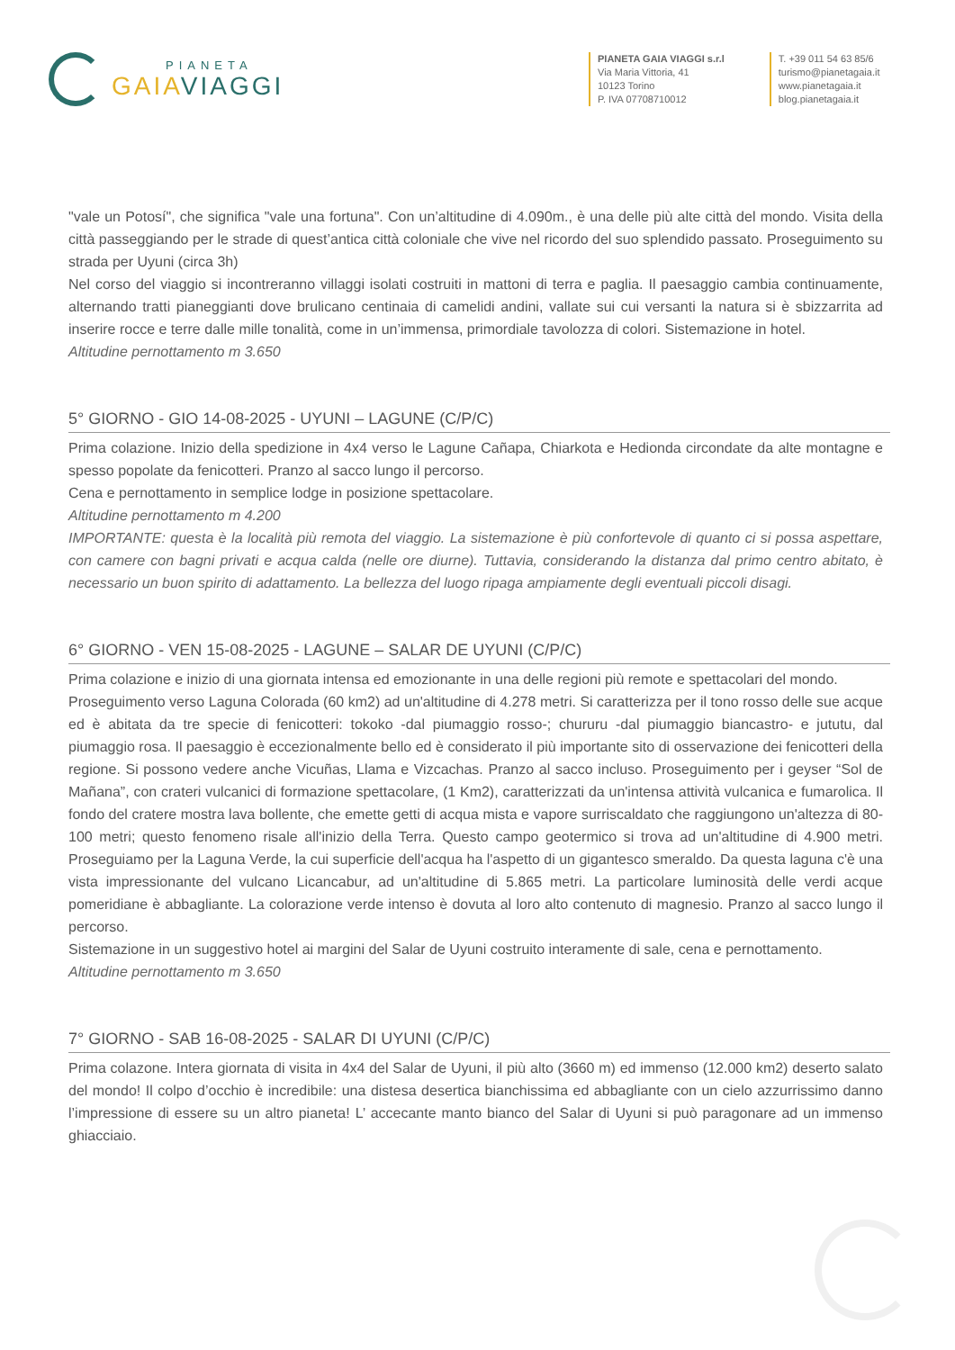PIANETA
GAIAVIAGGI
PIANETA GAIA VIAGGI s.r.l
Via Maria Vittoria, 41
10123 Torino
P. IVA 07708710012
T. +39 011 54 63 85/6
turismo@pianetagaia.it
www.pianetagaia.it
blog.pianetagaia.it
"vale un Potosí", che significa "vale una fortuna". Con un’altitudine di 4.090m., è una delle più alte città del mondo. Visita della città passeggiando per le strade di quest’antica città coloniale che vive nel ricordo del suo splendido passato. Proseguimento su strada per Uyuni (circa 3h)
Nel corso del viaggio si incontreranno villaggi isolati costruiti in mattoni di terra e paglia. Il paesaggio cambia continuamente, alternando tratti pianeggianti dove brulicano centinaia di camelidi andini, vallate sui cui versanti la natura si è sbizzarrita ad inserire rocce e terre dalle mille tonalità, come in un’immensa, primordiale tavolozza di colori. Sistemazione in hotel.
Altitudine pernottamento m 3.650
5° GIORNO - GIO 14-08-2025 - UYUNI – LAGUNE (C/P/C)
Prima colazione. Inizio della spedizione in 4x4 verso le Lagune Cañapa, Chiarkota e Hedionda circondate da alte montagne e spesso popolate da fenicotteri. Pranzo al sacco lungo il percorso.
Cena e pernottamento in semplice lodge in posizione spettacolare.
Altitudine pernottamento m 4.200
IMPORTANTE: questa è la località più remota del viaggio. La sistemazione è più confortevole di quanto ci si possa aspettare, con camere con bagni privati e acqua calda (nelle ore diurne). Tuttavia, considerando la distanza dal primo centro abitato, è necessario un buon spirito di adattamento. La bellezza del luogo ripaga ampiamente degli eventuali piccoli disagi.
6° GIORNO - VEN 15-08-2025 - LAGUNE – SALAR DE UYUNI (C/P/C)
Prima colazione e inizio di una giornata intensa ed emozionante in una delle regioni più remote e spettacolari del mondo.
Proseguimento verso Laguna Colorada (60 km2) ad un'altitudine di 4.278 metri. Si caratterizza per il tono rosso delle sue acque ed è abitata da tre specie di fenicotteri: tokoko -dal piumaggio rosso-; chururu -dal piumaggio biancastro- e jututu, dal piumaggio rosa. Il paesaggio è eccezionalmente bello ed è considerato il più importante sito di osservazione dei fenicotteri della regione. Si possono vedere anche Vicuñas, Llama e Vizcachas. Pranzo al sacco incluso. Proseguimento per i geyser “Sol de Mañana”, con crateri vulcanici di formazione spettacolare, (1 Km2), caratterizzati da un'intensa attività vulcanica e fumarolica. Il fondo del cratere mostra lava bollente, che emette getti di acqua mista e vapore surriscaldato che raggiungono un'altezza di 80-100 metri; questo fenomeno risale all'inizio della Terra. Questo campo geotermico si trova ad un'altitudine di 4.900 metri. Proseguiamo per la Laguna Verde, la cui superficie dell'acqua ha l'aspetto di un gigantesco smeraldo. Da questa laguna c'è una vista impressionante del vulcano Licancabur, ad un'altitudine di 5.865 metri. La particolare luminosità delle verdi acque pomeridiane è abbagliante. La colorazione verde intenso è dovuta al loro alto contenuto di magnesio. Pranzo al sacco lungo il percorso.
Sistemazione in un suggestivo hotel ai margini del Salar de Uyuni costruito interamente di sale, cena e pernottamento.
Altitudine pernottamento m 3.650
7° GIORNO - SAB 16-08-2025 - SALAR DI UYUNI (C/P/C)
Prima colazone. Intera giornata di visita in 4x4 del Salar de Uyuni, il più alto (3660 m) ed immenso (12.000 km2) deserto salato del mondo! Il colpo d’occhio è incredibile: una distesa desertica bianchissima ed abbagliante con un cielo azzurrissimo danno l’impressione di essere su un altro pianeta! L’ accecante manto bianco del Salar di Uyuni si può paragonare ad un immenso ghiacciaio.